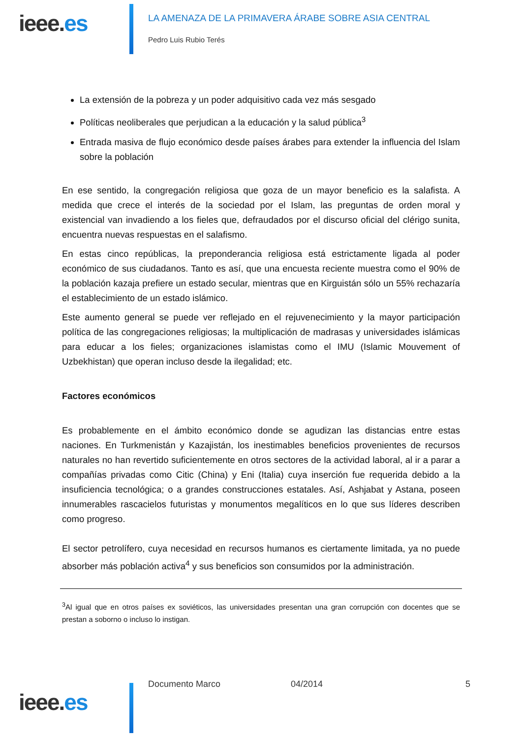ieee.es
LA AMENAZA DE LA PRIMAVERA ÁRABE SOBRE ASIA CENTRAL
Pedro Luis Rubio Terés
La extensión de la pobreza y un poder adquisitivo cada vez más sesgado
Políticas neoliberales que perjudican a la educación y la salud pública<sup>3</sup>
Entrada masiva de flujo económico desde países árabes para extender la influencia del Islam sobre la población
En ese sentido, la congregación religiosa que goza de un mayor beneficio es la salafista. A medida que crece el interés de la sociedad por el Islam, las preguntas de orden moral y existencial van invadiendo a los fieles que, defraudados por el discurso oficial del clérigo sunita, encuentra nuevas respuestas en el salafismo.
En estas cinco repúblicas, la preponderancia religiosa está estrictamente ligada al poder económico de sus ciudadanos. Tanto es así, que una encuesta reciente muestra como el 90% de la población kazaja prefiere un estado secular, mientras que en Kirguistán sólo un 55% rechazaría el establecimiento de un estado islámico.
Este aumento general se puede ver reflejado en el rejuvenecimiento y la mayor participación política de las congregaciones religiosas; la multiplicación de madrasas y universidades islámicas para educar a los fieles; organizaciones islamistas como el IMU (Islamic Mouvement of Uzbekhistan) que operan incluso desde la ilegalidad; etc.
Factores económicos
Es probablemente en el ámbito económico donde se agudizan las distancias entre estas naciones. En Turkmenistán y Kazajistán, los inestimables beneficios provenientes de recursos naturales no han revertido suficientemente en otros sectores de la actividad laboral, al ir a parar a compañías privadas como Citic (China) y Eni (Italia) cuya inserción fue requerida debido a la insuficiencia tecnológica; o a grandes construcciones estatales. Así, Ashjabat y Astana, poseen innumerables rascacielos futuristas y monumentos megalíticos en lo que sus líderes describen como progreso.
El sector petrolífero, cuya necesidad en recursos humanos es ciertamente limitada, ya no puede absorber más población activa<sup>4</sup> y sus beneficios son consumidos por la administración.
<sup>3</sup> Al igual que en otros países ex soviéticos, las universidades presentan una gran corrupción con docentes que se prestan a soborno o incluso lo instigan.
ieee.es
Documento Marco 04/2014 5